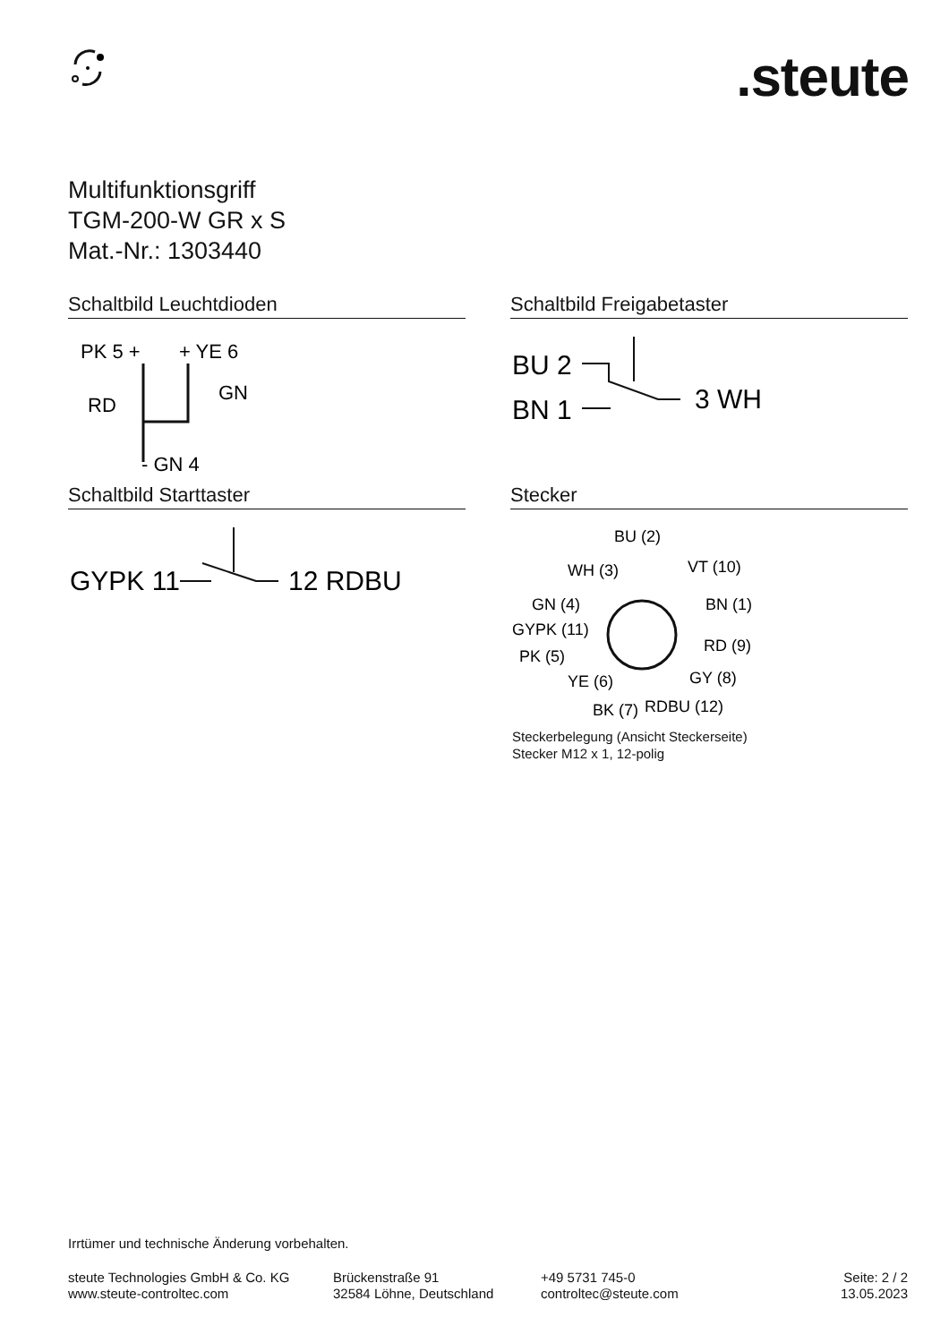.steute
Multifunktionsgriff
TGM-200-W GR x S
Mat.-Nr.: 1303440
Schaltbild Leuchtdioden
PK 5 +
+ YE 6
RD
GN
- GN 4
Schaltbild Freigabetaster
BU 2
BN 1
3 WH
Schaltbild Starttaster
GYPK 11
12 RDBU
Stecker
BU (2)
WH (3)
VT (10)
GN (4)
BN (1)
GYPK (11)
RD (9)
PK (5)
GY (8)
YE (6)
RDBU (12)
BK (7)
Steckerbelegung (Ansicht Steckerseite)
Stecker M12 x 1, 12-polig
Irrtümer und technische Änderung vorbehalten.
steute Technologies GmbH & Co. KG
www.steute-controltec.com
Brückenstraße 91
32584 Löhne, Deutschland
+49 5731 745-0
controltec@steute.com
Seite: 2 / 2
13.05.2023